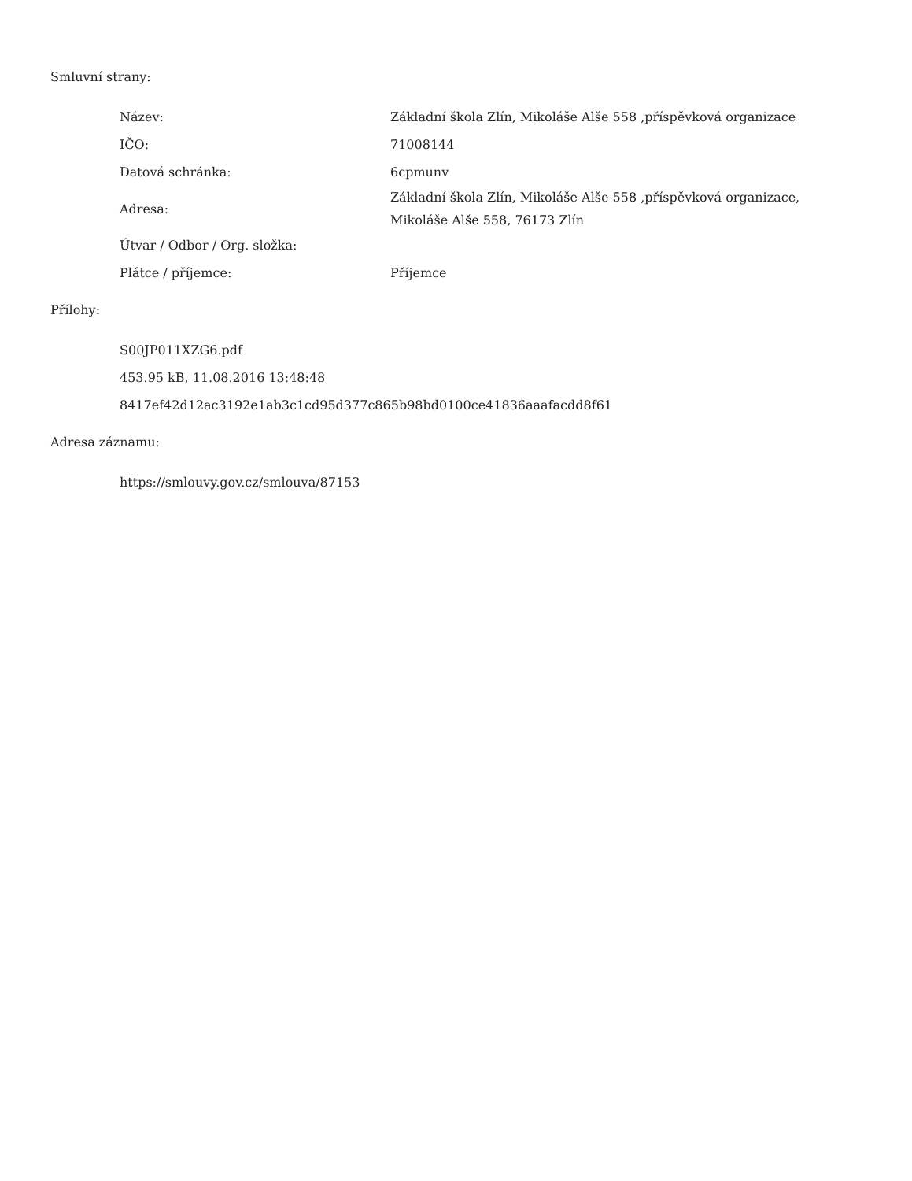Smluvní strany:
| Název: | Základní škola Zlín, Mikoláše Alše 558 ,příspěvková organizace |
| IČO: | 71008144 |
| Datová schránka: | 6cpmunv |
| Adresa: | Základní škola Zlín, Mikoláše Alše 558 ,příspěvková organizace, Mikoláše Alše 558, 76173 Zlín |
| Útvar / Odbor / Org. složka: | |
| Plátce / příjemce: | Příjemce |
Přílohy:
S00JP011XZG6.pdf
453.95 kB, 11.08.2016 13:48:48
8417ef42d12ac3192e1ab3c1cd95d377c865b98bd0100ce41836aaafacdd8f61
Adresa záznamu:
https://smlouvy.gov.cz/smlouva/87153